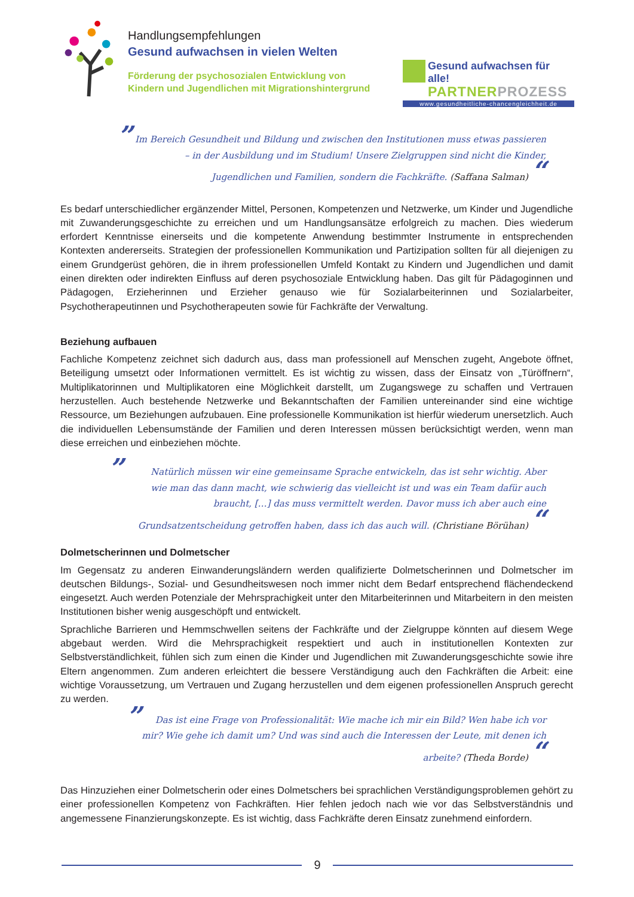Handlungsempfehlungen
Gesund aufwachsen in vielen Welten
Förderung der psychosozialen Entwicklung von Kindern und Jugendlichen mit Migrationshintergrund
Gesund aufwachsen für alle!
PARTNERPROZESS
www.gesundheitliche-chancengleichheit.de
” Im Bereich Gesundheit und Bildung und zwischen den Institutionen muss etwas passieren – in der Ausbildung und im Studium! Unsere Zielgruppen sind nicht die Kinder, Jugendlichen und Familien, sondern die Fachkräfte. (Saffana Salman) “
Es bedarf unterschiedlicher ergänzender Mittel, Personen, Kompetenzen und Netzwerke, um Kinder und Jugendliche mit Zuwanderungsgeschichte zu erreichen und um Handlungsansätze erfolgreich zu machen. Dies wiederum erfordert Kenntnisse einerseits und die kompetente Anwendung bestimmter Instrumente in entsprechenden Kontexten andererseits. Strategien der professionellen Kommunikation und Partizipation sollten für all diejenigen zu einem Grundgerüst gehören, die in ihrem professionellen Umfeld Kontakt zu Kindern und Jugendlichen und damit einen direkten oder indirekten Einfluss auf deren psychosoziale Entwicklung haben. Das gilt für Pädagoginnen und Pädagogen, Erzieherinnen und Erzieher genauso wie für Sozialarbeiterinnen und Sozialarbeiter, Psychotherapeutinnen und Psychotherapeuten sowie für Fachkräfte der Verwaltung.
Beziehung aufbauen
Fachliche Kompetenz zeichnet sich dadurch aus, dass man professionell auf Menschen zugeht, Angebote öffnet, Beteiligung umsetzt oder Informationen vermittelt. Es ist wichtig zu wissen, dass der Einsatz von „Türöffnern“, Multiplikatorinnen und Multiplikatoren eine Möglichkeit darstellt, um Zugangswege zu schaffen und Vertrauen herzustellen. Auch bestehende Netzwerke und Bekanntschaften der Familien untereinander sind eine wichtige Ressource, um Beziehungen aufzubauen. Eine professionelle Kommunikation ist hierfür wiederum unersetzlich. Auch die individuellen Lebensumstände der Familien und deren Interessen müssen berücksichtigt werden, wenn man diese erreichen und einbeziehen möchte.
” Natürlich müssen wir eine gemeinsame Sprache entwickeln, das ist sehr wichtig. Aber wie man das dann macht, wie schwierig das vielleicht ist und was ein Team dafür auch braucht, […] das muss vermittelt werden. Davor muss ich aber auch eine Grundsatzentscheidung getroffen haben, dass ich das auch will. (Christiane Börühan) “
Dolmetscherinnen und Dolmetscher
Im Gegensatz zu anderen Einwanderungsländern werden qualifizierte Dolmetscherinnen und Dolmetscher im deutschen Bildungs-, Sozial- und Gesundheitswesen noch immer nicht dem Bedarf entsprechend flächendeckend eingesetzt. Auch werden Potenziale der Mehrsprachigkeit unter den Mitarbeiterinnen und Mitarbeitern in den meisten Institutionen bisher wenig ausgeschöpft und entwickelt.
Sprachliche Barrieren und Hemmschwellen seitens der Fachkräfte und der Zielgruppe könnten auf diesem Wege abgebaut werden. Wird die Mehrsprachigkeit respektiert und auch in institutionellen Kontexten zur Selbstverständlichkeit, fühlen sich zum einen die Kinder und Jugendlichen mit Zuwanderungsgeschichte sowie ihre Eltern angenommen. Zum anderen erleichtert die bessere Verständigung auch den Fachkräften die Arbeit: eine wichtige Voraussetzung, um Vertrauen und Zugang herzustellen und dem eigenen professionellen Anspruch gerecht zu werden.
” Das ist eine Frage von Professionalität: Wie mache ich mir ein Bild? Wen habe ich vor mir? Wie gehe ich damit um? Und was sind auch die Interessen der Leute, mit denen ich arbeite? (Theda Borde) “
Das Hinzuziehen einer Dolmetscherin oder eines Dolmetschers bei sprachlichen Verständigungsproblemen gehört zu einer professionellen Kompetenz von Fachkräften. Hier fehlen jedoch nach wie vor das Selbstverständnis und angemessene Finanzierungskonzepte. Es ist wichtig, dass Fachkräfte deren Einsatz zunehmend einfordern.
9